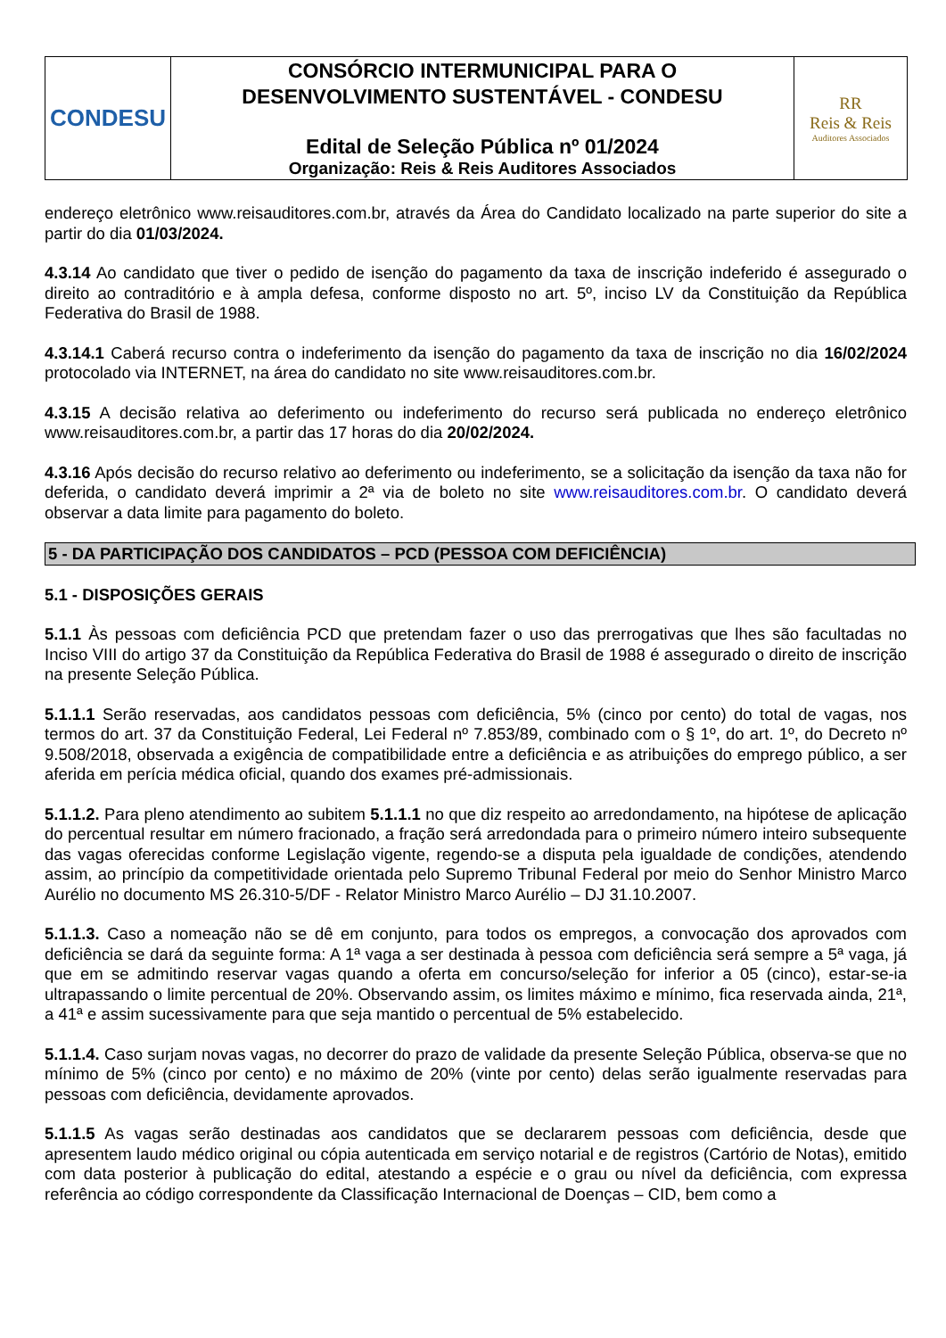| CONDESU | CONSÓRCIO INTERMUNICIPAL PARA O DESENVOLVIMENTO SUSTENTÁVEL - CONDESU Edital de Seleção Pública nº 01/2024 Organização: Reis & Reis Auditores Associados | RR Reis & Reis Auditores Associados |
endereço eletrônico www.reisauditores.com.br, através da Área do Candidato localizado na parte superior do site a partir do dia 01/03/2024.
4.3.14 Ao candidato que tiver o pedido de isenção do pagamento da taxa de inscrição indeferido é assegurado o direito ao contraditório e à ampla defesa, conforme disposto no art. 5º, inciso LV da Constituição da República Federativa do Brasil de 1988.
4.3.14.1 Caberá recurso contra o indeferimento da isenção do pagamento da taxa de inscrição no dia 16/02/2024 protocolado via INTERNET, na área do candidato no site www.reisauditores.com.br.
4.3.15 A decisão relativa ao deferimento ou indeferimento do recurso será publicada no endereço eletrônico www.reisauditores.com.br, a partir das 17 horas do dia 20/02/2024.
4.3.16 Após decisão do recurso relativo ao deferimento ou indeferimento, se a solicitação da isenção da taxa não for deferida, o candidato deverá imprimir a 2ª via de boleto no site www.reisauditores.com.br. O candidato deverá observar a data limite para pagamento do boleto.
5 - DA PARTICIPAÇÃO DOS CANDIDATOS – PCD (PESSOA COM DEFICIÊNCIA)
5.1 - DISPOSIÇÕES GERAIS
5.1.1 Às pessoas com deficiência PCD que pretendam fazer o uso das prerrogativas que lhes são facultadas no Inciso VIII do artigo 37 da Constituição da República Federativa do Brasil de 1988 é assegurado o direito de inscrição na presente Seleção Pública.
5.1.1.1 Serão reservadas, aos candidatos pessoas com deficiência, 5% (cinco por cento) do total de vagas, nos termos do art. 37 da Constituição Federal, Lei Federal nº 7.853/89, combinado com o § 1º, do art. 1º, do Decreto nº 9.508/2018, observada a exigência de compatibilidade entre a deficiência e as atribuições do emprego público, a ser aferida em perícia médica oficial, quando dos exames pré-admissionais.
5.1.1.2. Para pleno atendimento ao subitem 5.1.1.1 no que diz respeito ao arredondamento, na hipótese de aplicação do percentual resultar em número fracionado, a fração será arredondada para o primeiro número inteiro subsequente das vagas oferecidas conforme Legislação vigente, regendo-se a disputa pela igualdade de condições, atendendo assim, ao princípio da competitividade orientada pelo Supremo Tribunal Federal por meio do Senhor Ministro Marco Aurélio no documento MS 26.310-5/DF - Relator Ministro Marco Aurélio – DJ 31.10.2007.
5.1.1.3. Caso a nomeação não se dê em conjunto, para todos os empregos, a convocação dos aprovados com deficiência se dará da seguinte forma: A 1ª vaga a ser destinada à pessoa com deficiência será sempre a 5ª vaga, já que em se admitindo reservar vagas quando a oferta em concurso/seleção for inferior a 05 (cinco), estar-se-ia ultrapassando o limite percentual de 20%. Observando assim, os limites máximo e mínimo, fica reservada ainda, 21ª, a 41ª e assim sucessivamente para que seja mantido o percentual de 5% estabelecido.
5.1.1.4. Caso surjam novas vagas, no decorrer do prazo de validade da presente Seleção Pública, observa-se que no mínimo de 5% (cinco por cento) e no máximo de 20% (vinte por cento) delas serão igualmente reservadas para pessoas com deficiência, devidamente aprovados.
5.1.1.5 As vagas serão destinadas aos candidatos que se declararem pessoas com deficiência, desde que apresentem laudo médico original ou cópia autenticada em serviço notarial e de registros (Cartório de Notas), emitido com data posterior à publicação do edital, atestando a espécie e o grau ou nível da deficiência, com expressa referência ao código correspondente da Classificação Internacional de Doenças – CID, bem como a